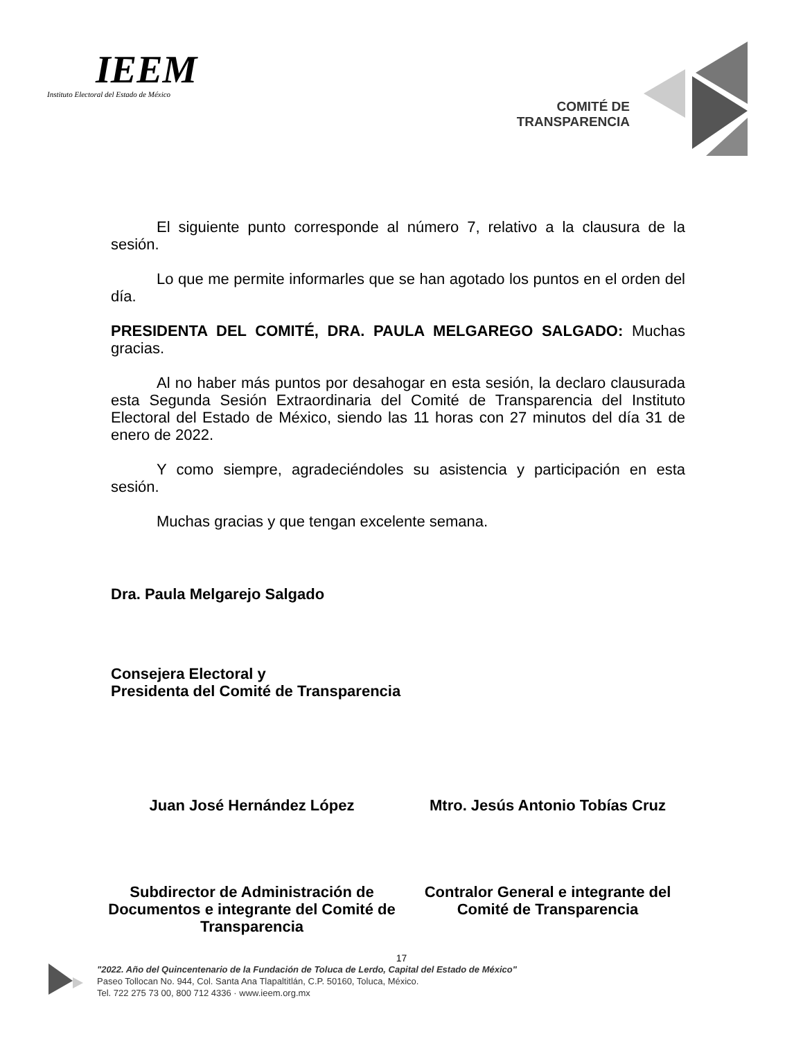IEEM
Instituto Electoral del Estado de México
COMITÉ DE
TRANSPARENCIA
El siguiente punto corresponde al número 7, relativo a la clausura de la sesión.
Lo que me permite informarles que se han agotado los puntos en el orden del día.
PRESIDENTA DEL COMITÉ, DRA. PAULA MELGAREGO SALGADO: Muchas gracias.
Al no haber más puntos por desahogar en esta sesión, la declaro clausurada esta Segunda Sesión Extraordinaria del Comité de Transparencia del Instituto Electoral del Estado de México, siendo las 11 horas con 27 minutos del día 31 de enero de 2022.
Y como siempre, agradeciéndoles su asistencia y participación en esta sesión.
Muchas gracias y que tengan excelente semana.
Dra. Paula Melgarejo Salgado
Consejera Electoral y
Presidenta del Comité de Transparencia
Juan José Hernández López Mtro. Jesús Antonio Tobías Cruz
Subdirector de Administración de Documentos e integrante del Comité de Transparencia
Contralor General e integrante del Comité de Transparencia
17
"2022. Año del Quincentenario de la Fundación de Toluca de Lerdo, Capital del Estado de México"
Paseo Tollocan No. 944, Col. Santa Ana Tlapaltitlán, C.P. 50160, Toluca, México.
Tel. 722 275 73 00, 800 712 4336 · www.ieem.org.mx